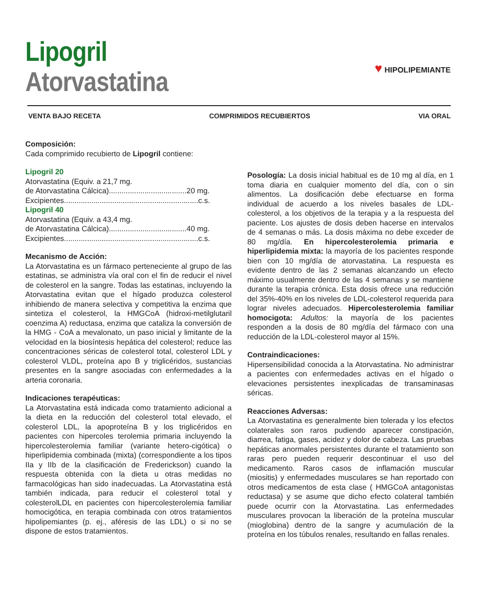Lipogril
Atorvastatina
♥ HIPOLIPEMIANTE
VENTA BAJO RECETA COMPRIMIDOS RECUBIERTOS VIA ORAL
Composición:
Cada comprimido recubierto de Lipogril contiene:
Lipogril 20
Atorvastatina (Equiv. a 21,7 mg.
de Atorvastatina Cálcica).....................................20 mg.
Excipientes................................................................c.s.
Lipogril 40
Atorvastatina (Equiv. a 43,4 mg.
de Atorvastatina Cálcica).....................................40 mg.
Excipientes................................................................c.s.
Mecanismo de Acción:
La Atorvastatina es un fármaco perteneciente al grupo de las estatinas, se administra vía oral con el fin de reducir el nivel de colesterol en la sangre. Todas las estatinas, incluyendo la Atorvastatina evitan que el hígado produzca colesterol inhibiendo de manera selectiva y competitiva la enzima que sintetiza el colesterol, la HMGCoA (hidroxi-metilglutaril coenzima A) reductasa, enzima que cataliza la conversión de la HMG - CoA a mevalonato, un paso inicial y limitante de la velocidad en la biosíntesis hepática del colesterol; reduce las concentraciones séricas de colesterol total, colesterol LDL y colesterol VLDL, proteína apo B y triglicéridos, sustancias presentes en la sangre asociadas con enfermedades a la arteria coronaria.
Indicaciones terapéuticas:
La Atorvastatina está indicada como tratamiento adicional a la dieta en la reducción del colesterol total elevado, el colesterol LDL, la apoproteína B y los triglicéridos en pacientes con hipercoles terolemia primaria incluyendo la hipercolesterolemia familiar (variante hetero-cigótica) o hiperlipidemia combinada (mixta) (correspondiente a los tipos IIa y IIb de la clasificación de Frederickson) cuando la respuesta obtenida con la dieta u otras medidas no farmacológicas han sido inadecuadas. La Atorvastatina está también indicada, para reducir el colesterol total y colesterolLDL en pacientes con hipercolesterolemia familiar homocigótica, en terapia combinada con otros tratamientos hipolipemiantes (p. ej., aféresis de las LDL) o si no se dispone de estos tratamientos.
Posología: La dosis inicial habitual es de 10 mg al día, en 1 toma diaria en cualquier momento del día, con o sin alimentos. La dosificación debe efectuarse en forma individual de acuerdo a los niveles basales de LDL-colesterol, a los objetivos de la terapia y a la respuesta del paciente. Los ajustes de dosis deben hacerse en intervalos de 4 semanas o más. La dosis máxima no debe exceder de 80 mg/día. En hipercolesterolemia primaria e hiperlipidemia mixta: la mayoría de los pacientes responde bien con 10 mg/día de atorvastatina. La respuesta es evidente dentro de las 2 semanas alcanzando un efecto máximo usualmente dentro de las 4 semanas y se mantiene durante la terapia crónica. Esta dosis ofrece una reducción del 35%-40% en los niveles de LDL-colesterol requerida para lograr niveles adecuados. Hipercolesterolemia familiar homocigota: Adultos: la mayoría de los pacientes responden a la dosis de 80 mg/día del fármaco con una reducción de la LDL-colesterol mayor al 15%.
Contraindicaciones:
Hipersensibilidad conocida a la Atorvastatina. No administrar a pacientes con enfermedades activas en el hígado o elevaciones persistentes inexplicadas de transaminasas séricas.
Reacciones Adversas:
La Atorvastatina es generalmente bien tolerada y los efectos colaterales son raros pudiendo aparecer constipación, diarrea, fatiga, gases, acidez y dolor de cabeza. Las pruebas hepáticas anormales persistentes durante el tratamiento son raras pero pueden requerir descontinuar el uso del medicamento. Raros casos de inflamación muscular (miositis) y enfermedades musculares se han reportado con otros medicamentos de esta clase ( HMGCoA antagonistas reductasa) y se asume que dicho efecto colateral también puede ocurrir con la Atorvastatina. Las enfermedades musculares provocan la liberación de la proteína muscular (mioglobina) dentro de la sangre y acumulación de la proteína en los túbulos renales, resultando en fallas renales.